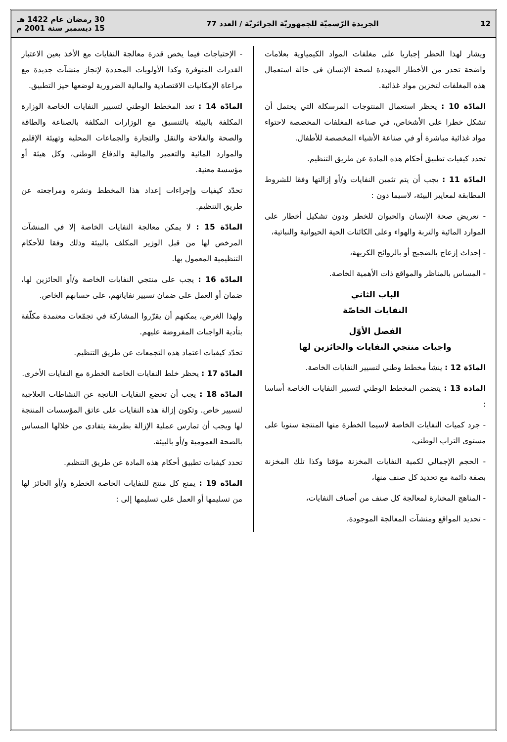12 الجريدة الرّسميّة للجمهوريّة الجزائريّة / العدد 77 30 رمضان عام 1422 هـ
15 ديسمبر سنة 2001 م
ويشار لهذا الحظر إجباريا على مغلفات المواد الكيمياوية بعلامات واضحة تحذر من الأخطار المهددة لصحة الإنسان في حالة استعمال هذه المغلفات لتخزين مواد غذائية.
المادّة 10 : يحظر استعمال المنتوجات المرسكلة التي يحتمل أن تشكل خطرا على الأشخاص، في صناعة المغلفات المخصصة لاحتواء مواد غذائية مباشرة أو في صناعة الأشياء المخصصة للأطفال.
تحدد كيفيات تطبيق أحكام هذه المادة عن طريق التنظيم.
المادّة 11 : يجب أن يتم تثمين النفايات و/أو إزالتها وفقا للشروط المطابقة لمعايير البيئة، لاسيما دون :
- تعريض صحة الإنسان والحيوان للخطر ودون تشكيل أخطار على الموارد المائية والتربة والهواء وعلى الكائنات الحية الحيوانية والنباتية،
- إحداث إزعاج بالضجيج أو بالروائح الكريهة،
- المساس بالمناظر والمواقع ذات الأهمية الخاصة.
الباب الثاني
النفايات الخاصّة
الفصل الأوّل
واجبات منتجي النفايات والحائزين لها
المادّة 12 : ينشأ مخطط وطني لتسيير النفايات الخاصة.
المادة 13 : يتضمن المخطط الوطني لتسيير النفايات الخاصة أساسا :
- جرد كميات النفايات الخاصة لاسيما الخطرة منها المنتجة سنويا على مستوى التراب الوطني،
- الحجم الإجمالي لكمية النفايات المخزنة مؤقتا وكذا تلك المخزنة بصفة دائمة مع تحديد كل صنف منها،
- المناهج المختارة لمعالجة كل صنف من أصناف النفايات،
- تحديد المواقع ومنشآت المعالجة الموجودة،
- الإحتياجات فيما يخص قدرة معالجة النفايات مع الأخذ بعين الاعتبار القدرات المتوفرة وكذا الأولويات المحددة لإنجاز منشآت جديدة مع مراعاة الإمكانيات الاقتصادية والمالية الضرورية لوضعها حيز التطبيق.
المادّة 14 : تعد المخطط الوطني لتسيير النفايات الخاصة الوزارة المكلفة بالبيئة بالتنسيق مع الوزارات المكلفة بالصناعة والطاقة والصحة والفلاحة والنقل والتجارة والجماعات المحلية وتهيئة الإقليم والموارد المائية والتعمير والمالية والدفاع الوطني، وكل هيئة أو مؤسسة معنية.
تحدّد كيفيات وإجراءات إعداد هذا المخطط ونشره ومراجعته عن طريق التنظيم.
المادّة 15 : لا يمكن معالجة النفايات الخاصة إلا في المنشآت المرخص لها من قبل الوزير المكلف بالبيئة وذلك وفقا للأحكام التنظيمية المعمول بها.
المادّة 16 : يجب على منتجي النفايات الخاصة و/أو الحائزين لها، ضمان أو العمل على ضمان تسيير نفاياتهم، على حسابهم الخاص.
ولهذا الغرض، يمكنهم أن يقرّروا المشاركة في تجمّعات معتمدة مكلّفة بتأدية الواجبات المفروضة عليهم.
تحدّد كيفيات اعتماد هذه التجمعات عن طريق التنظيم.
المادّة 17 : يحظر خلط النفايات الخاصة الخطرة مع النفايات الأخرى.
المادّة 18 : يجب أن تخضع النفايات الناتجة عن النشاطات العلاجية لتسيير خاص. وتكون إزالة هذه النفايات على عاتق المؤسسات المنتجة لها ويجب أن تمارس عملية الإزالة بطريقة يتفادى من خلالها المساس بالصحة العمومية و/أو بالبيئة.
تحدد كيفيات تطبيق أحكام هذه المادة عن طريق التنظيم.
المادّة 19 : يمنع كل منتج للنفايات الخاصة الخطرة و/أو الحائز لها من تسليمها أو العمل على تسليمها إلى :